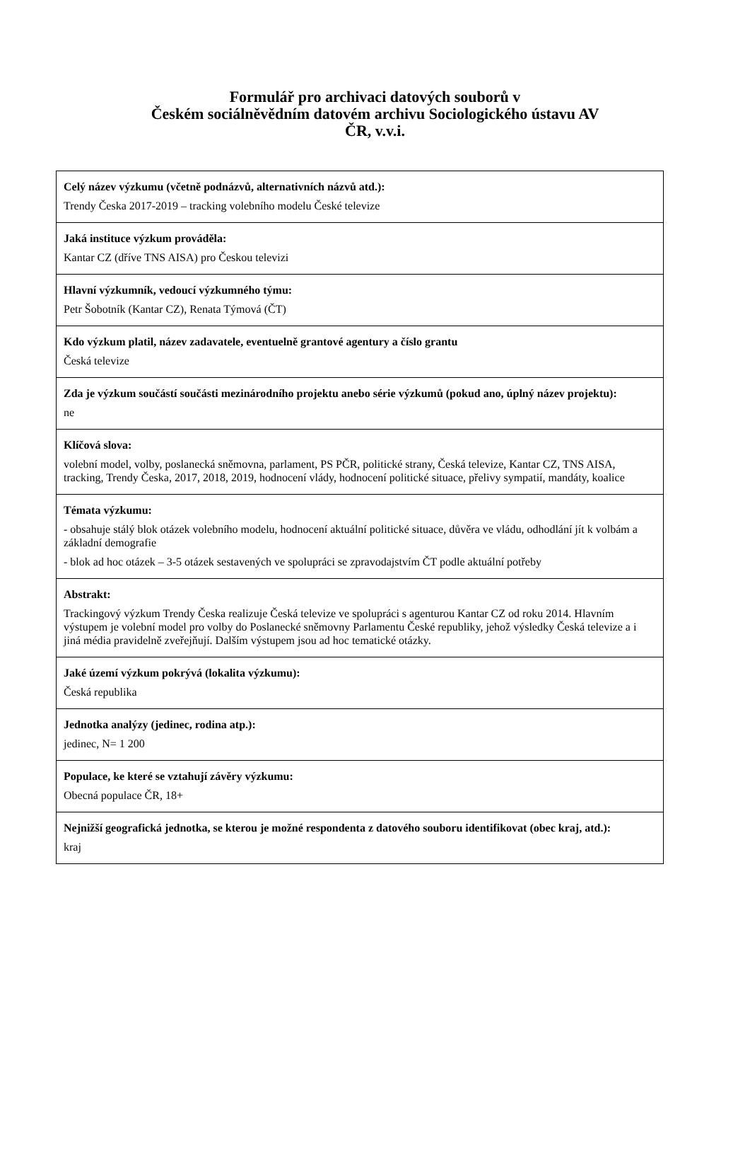Formulář pro archivaci datových souborů v
Českém sociálněvědním datovém archivu Sociologického ústavu AV
ČR, v.v.i.
| Celý název výzkumu (včetně podnázvů, alternativních názvů atd.): Trendy Česka 2017-2019 – tracking volebního modelu České televize |
| Jaká instituce výzkum prováděla: Kantar CZ (dříve TNS AISA) pro Českou televizi |
| Hlavní výzkumník, vedoucí výzkumného týmu: Petr Šobotník (Kantar CZ), Renata Týmová (ČT) |
| Kdo výzkum platil, název zadavatele, eventuelně grantové agentury a číslo grantu Česká televize |
| Zda je výzkum součástí součásti mezinárodního projektu anebo série výzkumů (pokud ano, úplný název projektu): ne |
| Klíčová slova: volební model, volby, poslanecká sněmovna, parlament, PS PČR, politické strany, Česká televize, Kantar CZ, TNS AISA, tracking, Trendy Česka, 2017, 2018, 2019, hodnocení vlády, hodnocení politické situace, přelivy sympatií, mandáty, koalice |
| Témata výzkumu: - obsahuje stálý blok otázek volebního modelu, hodnocení aktuální politické situace, důvěra ve vládu, odhodlání jít k volbám a základní demografie - blok ad hoc otázek – 3-5 otázek sestavených ve spolupráci se zpravodajstvím ČT podle aktuální potřeby |
| Abstrakt: Trackingový výzkum Trendy Česka realizuje Česká televize ve spolupráci s agenturou Kantar CZ od roku 2014. Hlavním výstupem je volební model pro volby do Poslanecké sněmovny Parlamentu České republiky, jehož výsledky Česká televize a i jiná média pravidelně zveřejňují. Dalším výstupem jsou ad hoc tematické otázky. |
| Jaké území výzkum pokrývá (lokalita výzkumu): Česká republika |
| Jednotka analýzy (jedinec, rodina atp.): jedinec, N= 1 200 |
| Populace, ke které se vztahují závěry výzkumu: Obecná populace ČR, 18+ |
| Nejnižší geografická jednotka, se kterou je možné respondenta z datového souboru identifikovat (obec kraj, atd.): kraj |